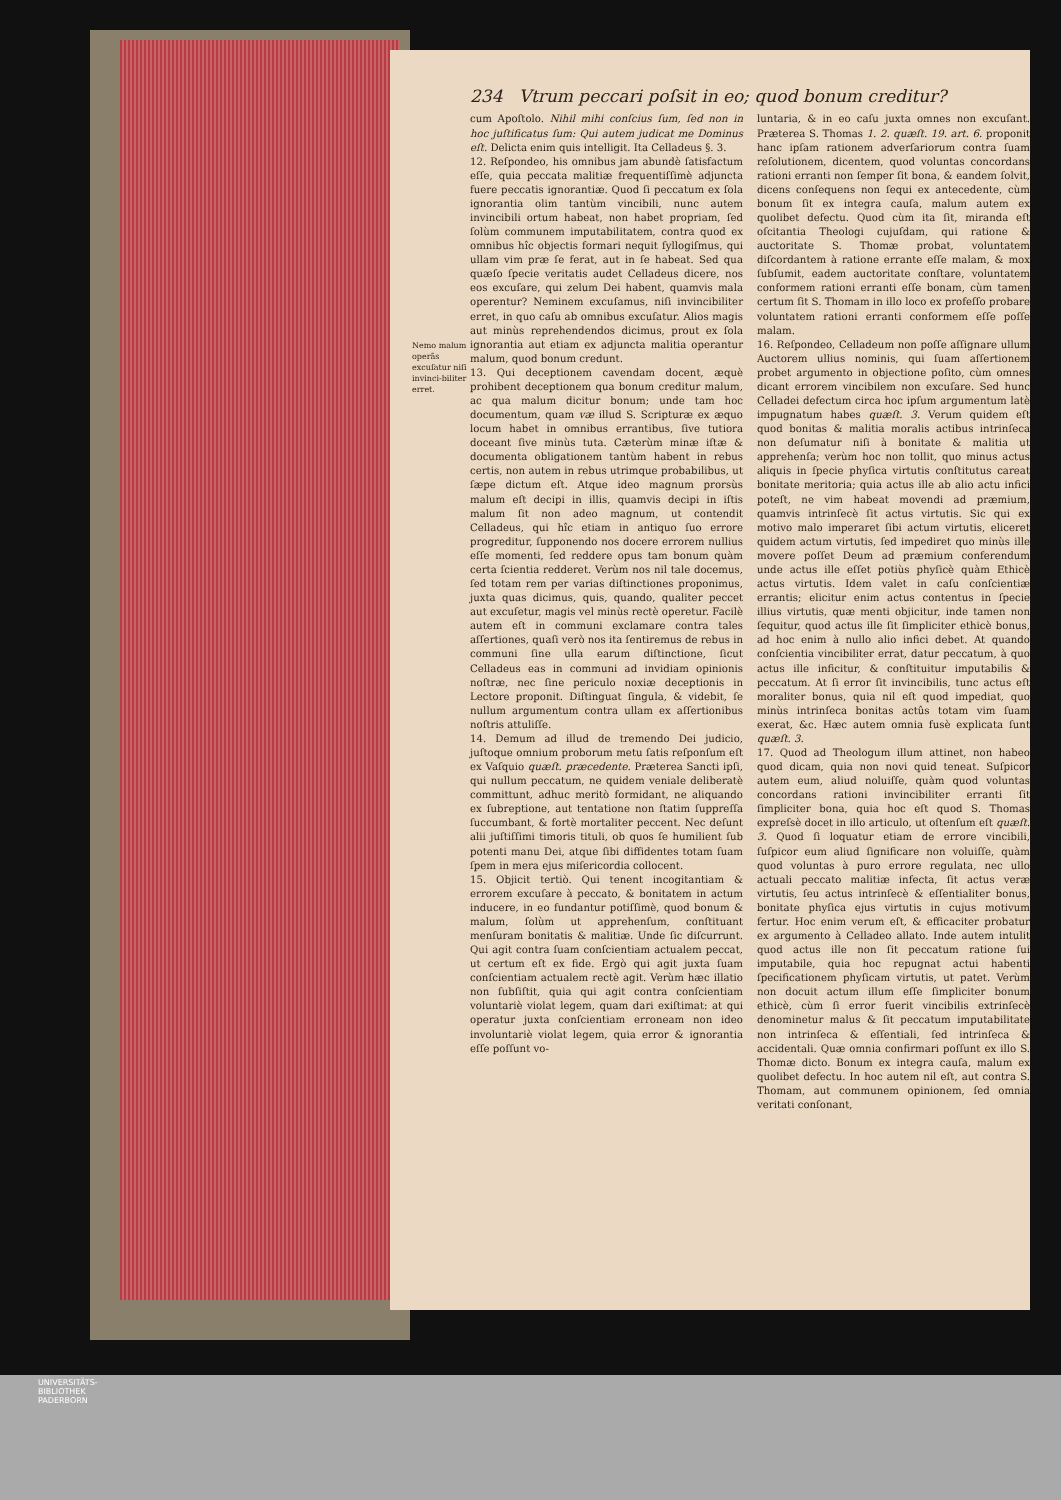234 Vtrum peccari poſsit in eo; quod bonum creditur?
Nemo malum operãs excuſatur niſi invinci-biliter erret.
cum Apoſtolo. Nihil mihi conſcius ſum, ſed non in hoc juſtificatus ſum: Qui autem judicat me Dominus eſt. Delicta enim quis intelligit. Ita Celladeus §. 3.
12. Reſpondeo, his omnibus jam abundè ſatisfactum eſſe, quia peccata malitiæ frequentiſſimè adjuncta fuere peccatis ignorantiæ. Quod ſi peccatum ex ſola ignorantia olim tantùm vincibili, nunc autem invincibili ortum habeat, non habet propriam, ſed ſolùm communem imputabilitatem, contra quod ex omnibus hîc objectis formari nequit ſyllogiſmus, qui ullam vim præ ſe ferat, aut in ſe habeat. Sed qua quæſo ſpecie veritatis audet Celladeus dicere, nos eos excuſare, qui zelum Dei habent, quamvis mala operentur? Neminem excuſamus, niſi invincibiliter erret, in quo caſu ab omnibus excuſatur. Alios magis aut minùs reprehendendos dicimus, prout ex ſola ignorantia aut etiam ex adjuncta malitia operantur malum, quod bonum credunt.
13. Qui deceptionem cavendam docent, æquè prohibent deceptionem qua bonum creditur malum, ac qua malum dicitur bonum; unde tam hoc documentum, quam væ illud S. Scripturæ ex æquo locum habet in omnibus errantibus, ſive tutiora doceant ſive minùs tuta. Cæterùm minæ iſtæ & documenta obligationem tantùm habent in rebus certis, non autem in rebus utrimque probabilibus, ut ſæpe dictum eſt. Atque ideo magnum prorsùs malum eſt decipi in illis, quamvis decipi in iſtis malum ſit non adeo magnum, ut contendit Celladeus, qui hîc etiam in antiquo ſuo errore progreditur, ſupponendo nos docere errorem nullius eſſe momenti, ſed reddere opus tam bonum quàm certa ſcientia redderet. Verùm nos nil tale docemus, ſed totam rem per varias diſtinctiones proponimus, juxta quas dicimus, quis, quando, qualiter peccet aut excuſetur, magis vel minùs rectè operetur. Facilè autem eſt in communi exclamare contra tales aſſertiones, quaſi verò nos ita ſentiremus de rebus in communi ſine ulla earum diſtinctione, ſicut Celladeus eas in communi ad invidiam opinionis noſtræ, nec ſine periculo noxiæ deceptionis in Lectore proponit. Diſtinguat ſingula, & videbit, ſe nullum argumentum contra ullam ex aſſertionibus noſtris attuliſſe.
14. Demum ad illud de tremendo Dei judicio, juſtoque omnium proborum metu ſatis reſponſum eſt ex Vaſquio quæſt. præcedente. Præterea Sancti ipſi, qui nullum peccatum, ne quidem veniale deliberatè committunt, adhuc meritò formidant, ne aliquando ex ſubreptione, aut tentatione non ſtatim ſuppreſſa ſuccumbant, & fortè mortaliter peccent. Nec deſunt alii juſtiſſimi timoris tituli, ob quos ſe humilient ſub potenti manu Dei, atque ſibi diffidentes totam ſuam ſpem in mera ejus miſericordia collocent.
15. Objicit tertiò. Qui tenent incogitantiam & errorem excuſare à peccato, & bonitatem in actum inducere, in eo fundantur potiſſimè, quod bonum & malum, ſolùm ut apprehenſum, conſtituant menſuram bonitatis & malitiæ. Unde ſic diſcurrunt. Qui agit contra ſuam conſcientiam actualem peccat, ut certum eſt ex fide. Ergò qui agit juxta ſuam conſcientiam actualem rectè agit. Verùm hæc illatio non ſubſiſtit, quia qui agit contra conſcientiam voluntariè violat legem, quam dari exiſtimat: at qui operatur juxta conſcientiam erroneam non ideo involuntariè violat legem, quia error & ignorantia eſſe poſſunt vo-
luntaria, & in eo caſu juxta omnes non excuſant. Præterea S. Thomas 1. 2. quæſt. 19. art. 6. proponit hanc ipſam rationem adverſariorum contra ſuam reſolutionem, dicentem, quod voluntas concordans rationi erranti non ſemper ſit bona, & eandem ſolvit, dicens conſequens non ſequi ex antecedente, cùm bonum ſit ex integra cauſa, malum autem ex quolibet defectu. Quod cùm ita ſit, miranda eſt oſcitantia Theologi cujuſdam, qui ratione & auctoritate S. Thomæ probat, voluntatem diſcordantem à ratione errante eſſe malam, & mox ſubſumit, eadem auctoritate conſtare, voluntatem conformem rationi erranti eſſe bonam, cùm tamen certum ſit S. Thomam in illo loco ex profeſſo probare voluntatem rationi erranti conformem eſſe poſſe malam.
16. Reſpondeo, Celladeum non poſſe aſſignare ullum Auctorem ullius nominis, qui ſuam aſſertionem probet argumento in objectione poſito, cùm omnes dicant errorem vincibilem non excuſare. Sed hunc Celladei defectum circa hoc ipſum argumentum latè impugnatum habes quæſt. 3. Verum quidem eſt quod bonitas & malitia moralis actibus intrinſeca non deſumatur niſi à bonitate & malitia ut apprehenſa; verùm hoc non tollit, quo minus actus aliquis in ſpecie phyſica virtutis conſtitutus careat bonitate meritoria; quia actus ille ab alio actu infici poteſt, ne vim habeat movendi ad præmium, quamvis intrinſecè ſit actus virtutis. Sic qui ex motivo malo imperaret ſibi actum virtutis, eliceret quidem actum virtutis, ſed impediret quo minùs ille movere poſſet Deum ad præmium conferendum unde actus ille eſſet potiùs phyſicè quàm Ethicè actus virtutis. Idem valet in caſu conſcientiæ errantis; elicitur enim actus contentus in ſpecie illius virtutis, quæ menti objicitur, inde tamen non ſequitur, quod actus ille ſit ſimpliciter ethicè bonus, ad hoc enim à nullo alio infici debet. At quando conſcientia vincibiliter errat, datur peccatum, à quo actus ille inficitur, & conſtituitur imputabilis & peccatum. At ſi error ſit invincibilis, tunc actus eſt moraliter bonus, quia nil eſt quod impediat, quo minùs intrinſeca bonitas actûs totam vim ſuam exerat, &c. Hæc autem omnia fusè explicata ſunt quæſt. 3.
17. Quod ad Theologum illum attinet, non habeo quod dicam, quia non novi quid teneat. Suſpicor autem eum, aliud noluiſſe, quàm quod voluntas concordans rationi invincibiliter erranti ſit ſimpliciter bona, quia hoc eſt quod S. Thomas expreſsè docet in illo articulo, ut oſtenſum eſt quæſt. 3. Quod ſi loquatur etiam de errore vincibili, ſuſpicor eum aliud ſignificare non voluiſſe, quàm quod voluntas à puro errore regulata, nec ullo actuali peccato malitiæ infecta, ſit actus veræ virtutis, ſeu actus intrinſecè & eſſentialiter bonus, bonitate phyſica ejus virtutis in cujus motivum fertur. Hoc enim verum eſt, & efficaciter probatur ex argumento à Celladeo allato. Inde autem intulit quod actus ille non ſit peccatum ratione ſui imputabile, quia hoc repugnat actui habenti ſpecificationem phyſicam virtutis, ut patet. Verùm non docuit actum illum eſſe ſimpliciter bonum ethicè, cùm ſi error fuerit vincibilis extrinſecè denominetur malus & ſit peccatum imputabilitate non intrinſeca & eſſentiali, ſed intrinſeca & accidentali. Quæ omnia confirmari poſſunt ex illo S. Thomæ dicto. Bonum ex integra cauſa, malum ex quolibet defectu. In hoc autem nil eſt, aut contra S. Thomam, aut communem opinionem, ſed omnia veritati conſonant,
UNIVERSITÄTS-
BIBLIOTHEK
PADERBORN